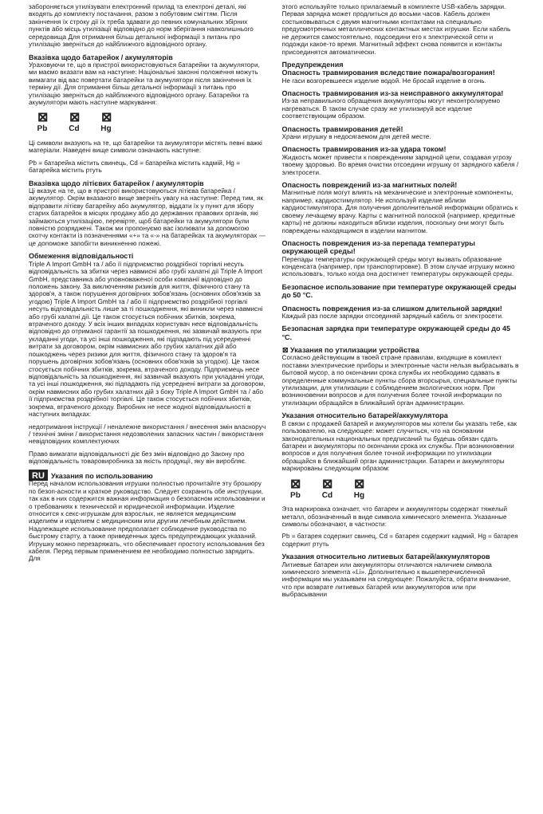забороняється утилізувати електронний прилад та електроні деталі, які входять до комплекту постачання, разом з побутовим сміттям. Після закінчення їх строку дії їх треба здавати до певних комунальних збірних пунктів або місць утилізації відповідно до норм зберігання навколишнього середовища Для отримання більш детальної інформації з питань про утилізацію зверніться до найближчого відповідного органу.
Вказівка щодо батарейок / акумуляторів
Ураховуючи те, що в пристрої використовуються батарейки та акумулятори, ми маємо вказати вам на наступне: Національні законні положення можуть вимагати від вас повертати батарейки та акумулятори після закінчення їх терміну дії. Для отримання більш детальної інформації з питань про утилізацію зверніться до найближчого відповідного органу. Батарейки та акумулятори мають наступне маркування:
⊠
Pb
⊠
Cd
⊠
Hg
Ці символи вказують на те, що батарейки та акумулятори містять певні важкі матеріали. Наведені вище символи означають наступне:
Pb = батарейка містить свинець, Cd = батарейка містить кадмій, Hg = батарейка містить ртуть
Вказівка щодо літієвих батарейок / акумуляторів
Ці вказує на те, що в пристрої використовуються літієва батарейка / акумулятор. Окрім вказаного вище зверніть увагу на наступне: Перед тим, як відправити літієву батарейку або акумулятор, віддати їх у пункт для збору старих батарейок в місцях продажу або до державних правових органів, які займаються утилізацією, перевірте, щоб батарейки та акумулятори були повністю розряджені. Також ми пропонуємо вас ізолювати за допомогою скотчу контакти із позначеннями «+» та «-» на батарейках та акумуляторах — це допоможе запобігти виникненню пожежі.
Обмеження відповідальності
Triple A Import GmbH та / або її підприємство роздрібної торгівлі несуть відповідальність за збитки через навмисні або грубі халатні дії Triple A Import GmbH, представника або уповноваженої особи компанії відповідно до положень закону. За виключенням ризиків для життя, фізичного стану та здоров'я, а також порушення договірних зобов'язань (основних обов'язків за угодою) Triple A Import GmbH та / або її підприємство роздрібної торгівлі несуть відповідальність лише за ті пошкодження, які виникли через навмисні або грубі халатні дії. Це також стосується побічних збитків, зокрема, втраченого доходу. У всіх інших випадках користувач несе відповідальність відповідно до отриманої гарантії за пошкодження, які зазвичай вказують при укладанні угоди, та усі інші пошкодження, які підпадають під усередненні витрати за договором, окрім навмисних або грубих халатних дій або пошкоджень через ризики для життя, фізичного стану та здоров'я та порушень договірних зобов'язань (основних обов'язків за угодою). Це також стосується побічних збитків, зокрема, втраченого доходу. Підприємець несе відповідальність за пошкодження, які зазвичай вказують при укладанні угоди, та усі інші пошкодження, які підпадають під усереднені витрати за договором, окрім навмисних або грубих халатних дій з боку Triple A Import GmbH та / або її підприємства роздрібної торгівлі. Це також стосується побічних збитків, зокрема, втраченого доходу. Виробник не несе жодної відповідальності в наступних випадках:
недотримання інструкції / неналежне використання / внесення змін власноруч / технічні зміни / використання недозволених запасних частин / використання невідповідних комплектуючих
Право вимагати відповідальності діє без змін відповідно до Закону про відповідальність товаровиробника за якість продукції, яку він виробляє.
RU Указания по использованию
Перед началом использования игрушки полностью прочитайте эту брошюру по безоп-асности и краткое руководство. Следует сохранить обе инструкции, так как в них содержится важная информация о безопасном использовании и о требованиях к технической и юридической информации. Изделие относится к секс-игрушкам для взрослых, не является медицинским изделием и изделием с медицинским или другим лечебным действием. Надлежащее использование предполагает соблюдение руководства по быстрому старту, а также приведенных здесь предупреждающих указаний. Игрушку можно перезаряжать, что обеспечивает простоту использования без кабеля. Перед первым применением ее необходимо полностью зарядить. Для
этого используйте только прилагаемый в комплекте USB-кабель зарядки. Первая зарядка может продлиться до восьми часов. Кабель должен состыковываться с двумя магнитными контактами на специально предусмотренных металлических контактных местах игрушки. Если кабель не держится самостоятельно, подсоедини его к электрической сети и подожди какое-то время. Магнитный эффект снова появится и контакты присоединятся автоматически.
Предупреждения
Опасность травмирования вследствие пожара/возгорания!
Не гаси возгоревшееся изделие водой. Не бросай изделие в огонь.
Опасность травмирования из-за неисправного аккумулятора!
Из-за неправильного обращения аккумуляторы могут неконтролируемо нагреваться. В таком случае сразу же утилизируй все изделие соответствующим образом.
Опасность травмирования детей!
Храни игрушку в недосягаемом для детей месте.
Опасность травмирования из-за удара током!
Жидкость может привести к повреждениям зарядной цепи, создавая угрозу твоему здоровью. Во время очистки отсоедини игрушку от зарядного кабеля / электросети.
Опасность повреждений из-за магнитных полей!
Магнитные поля могут влиять на механические и электронные компоненты, например, кардиостимулятор. Не используй изделие вблизи кардиостимулятора. Для получения дополнительной информации обратись к своему лечащему врачу. Карты с магнитной полоской (например, кредитные карты) не должны находиться вблизи изделия, поскольку они могут быть повреждены находящимся в изделии магнитом.
Опасность повреждения из-за перепада температуры окружающей среды!
Перепады температуры окружающей среды могут вызвать образование конденсата (например, при транспортировке). В этом случае игрушку можно использовать, только когда она достигнет температуры окружающей среды.
Безопасное использование при температуре окружающей среды до 50 °C.
Опасность повреждения из-за слишком длительной зарядки!
Каждый раз после зарядки отсоединяй зарядный кабель от электросети.
Безопасная зарядка при температуре окружающей среды до 45 °C.
⊠ Указания по утилизации устройства
Согласно действующим в твоей стране правилам, входящие в комплект поставки электрические приборы и электронные части нельзя выбрасывать в бытовой мусор, а по окончании срока службы их необходимо сдавать в определенные коммунальные пункты сбора вторсырья, специальные пункты утилизации, для утилизации с соблюдением экологических норм. При возникновении вопросов и для получения более точной информации по утилизации обращайся в ближайший орган администрации.
Указания относительно батарей/аккумулятора
В связи с продажей батарей и аккумуляторов мы хотели бы указать тебе, как пользователю, на следующее: может случиться, что на основании законодательных национальных предписаний ты будешь обязан сдать батареи и аккумуляторы по окончании срока их службы. При возникновении вопросов и для получения более точной информации по утилизации обращайся в ближайший орган администрации. Батареи и аккумуляторы маркированы следующим образом:
⊠
Pb
⊠
Cd
⊠
Hg
Эта маркировка означает, что батареи и аккумуляторы содержат тяжелый металл, обозначенный в виде символа химического элемента. Указанные символы обозначают, в частности:
Pb = батарея содержит свинец, Cd = батарея содержит кадмий, Hg = батарея содержит ртуть
Указания относительно литиевых батарей/аккумуляторов
Литиевые батареи или аккумуляторы отличаются наличием символа химического элемента «Li». Дополнительно к вышеперечисленной информации мы указываем на следующее: Пожалуйста, обрати внимание, что при возврате литиевых батарей или аккумуляторов или при выбрасывании